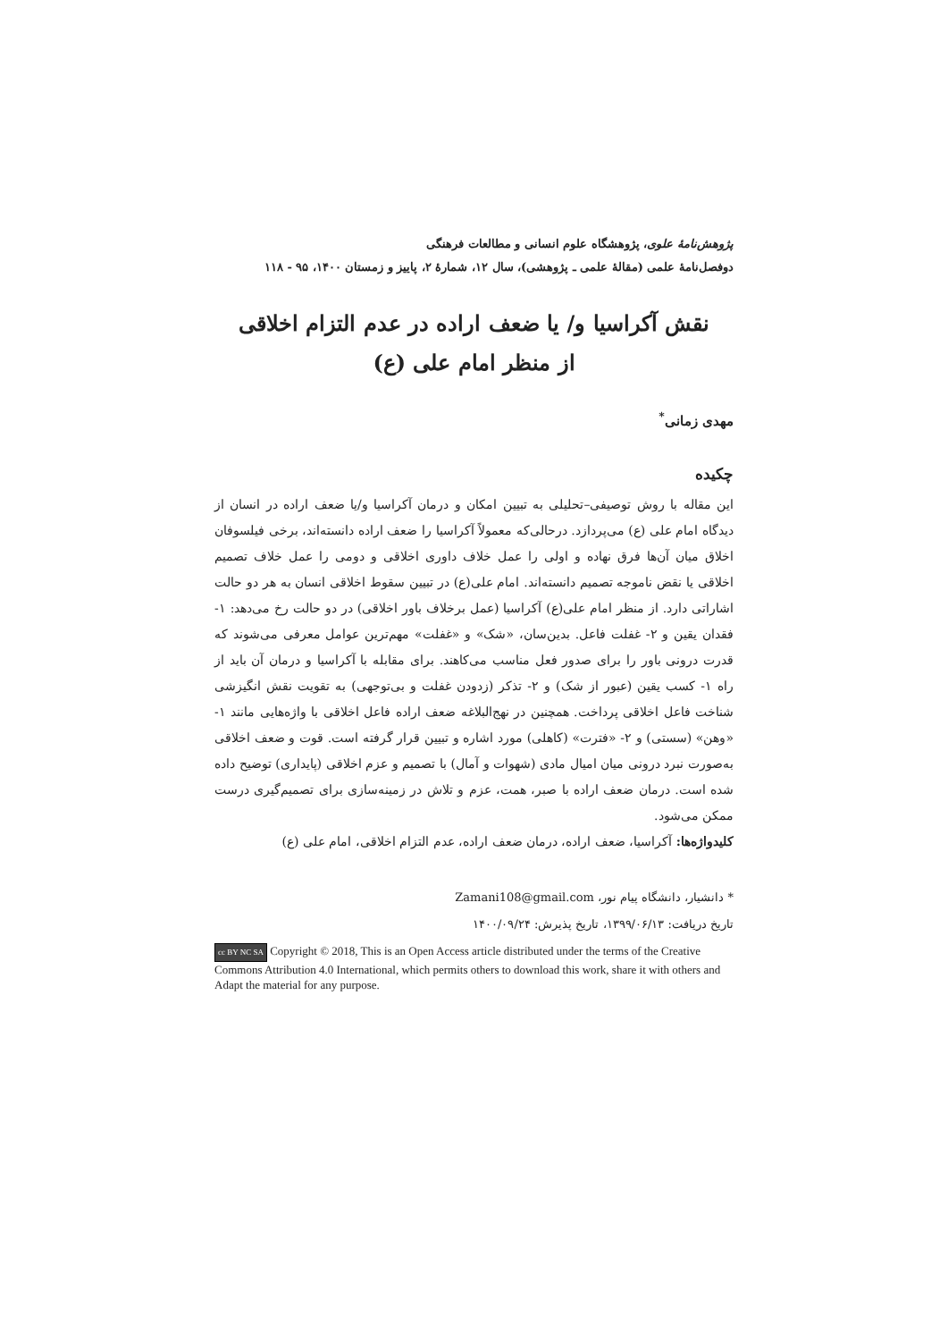پژوهش‌نامهٔ علوی، پژوهشگاه علوم انسانی و مطالعات فرهنگی
دوفصل‌نامهٔ علمی (مقالهٔ علمی ـ پژوهشی)، سال ۱۲، شمارهٔ ۲، پاییز و زمستان ۱۴۰۰، ۹۵ - ۱۱۸
نقش آکراسیا و/ یا ضعف اراده در عدم التزام اخلاقی
از منظر امام علی (ع)
مهدی زمانی<sup>*</sup>
چکیده
این مقاله با روش توصیفی–تحلیلی به تبیین امکان و درمان آکراسیا و/یا ضعف اراده در انسان از دیدگاه امام علی (ع) می‌پردازد. درحالی‌که معمولاً آکراسیا را ضعف اراده دانسته‌اند، برخی فیلسوفان اخلاق میان آن‌ها فرق نهاده و اولی را عمل خلاف داوری اخلاقی و دومی را عمل خلاف تصمیم اخلاقی یا نقض ناموجه تصمیم دانسته‌اند. امام علی(ع) در تبیین سقوط اخلاقی انسان به هر دو حالت اشاراتی دارد. از منظر امام علی(ع) آکراسیا (عمل برخلاف باور اخلاقی) در دو حالت رخ می‌دهد: ۱- فقدان یقین و ۲- غفلت فاعل. بدین‌سان، «شک» و «غفلت» مهم‌ترین عوامل معرفی می‌شوند که قدرت درونی باور را برای صدور فعل مناسب می‌کاهند. برای مقابله با آکراسیا و درمان آن باید از راه ۱- کسب یقین (عبور از شک) و ۲- تذکر (زدودن غفلت و بی‌توجهی) به تقویت نقش انگیزشی شناخت فاعل اخلاقی پرداخت. همچنین در نهج‌البلاغه ضعف اراده فاعل اخلاقی با واژه‌هایی مانند ۱- «وهن» (سستی) و ۲- «فترت» (کاهلی) مورد اشاره و تبیین قرار گرفته است. قوت و ضعف اخلاقی به‌صورت نبرد درونی میان امیال مادی (شهوات و آمال) با تصمیم و عزم اخلاقی (پایداری) توضیح داده شده است. درمان ضعف اراده با صبر، همت، عزم و تلاش در زمینه‌سازی برای تصمیم‌گیری درست ممکن می‌شود.
کلیدواژه‌ها: آکراسیا، ضعف اراده، درمان ضعف اراده، عدم التزام اخلاقی، امام علی (ع)
* دانشیار، دانشگاه پیام نور، Zamani108@gmail.com
تاریخ دریافت: ۱۳۹۹/۰۶/۱۳، تاریخ پذیرش: ۱۴۰۰/۰۹/۲۴
cc BY NC SA Copyright © 2018, This is an Open Access article distributed under the terms of the Creative Commons Attribution 4.0 International, which permits others to download this work, share it with others and Adapt the material for any purpose.